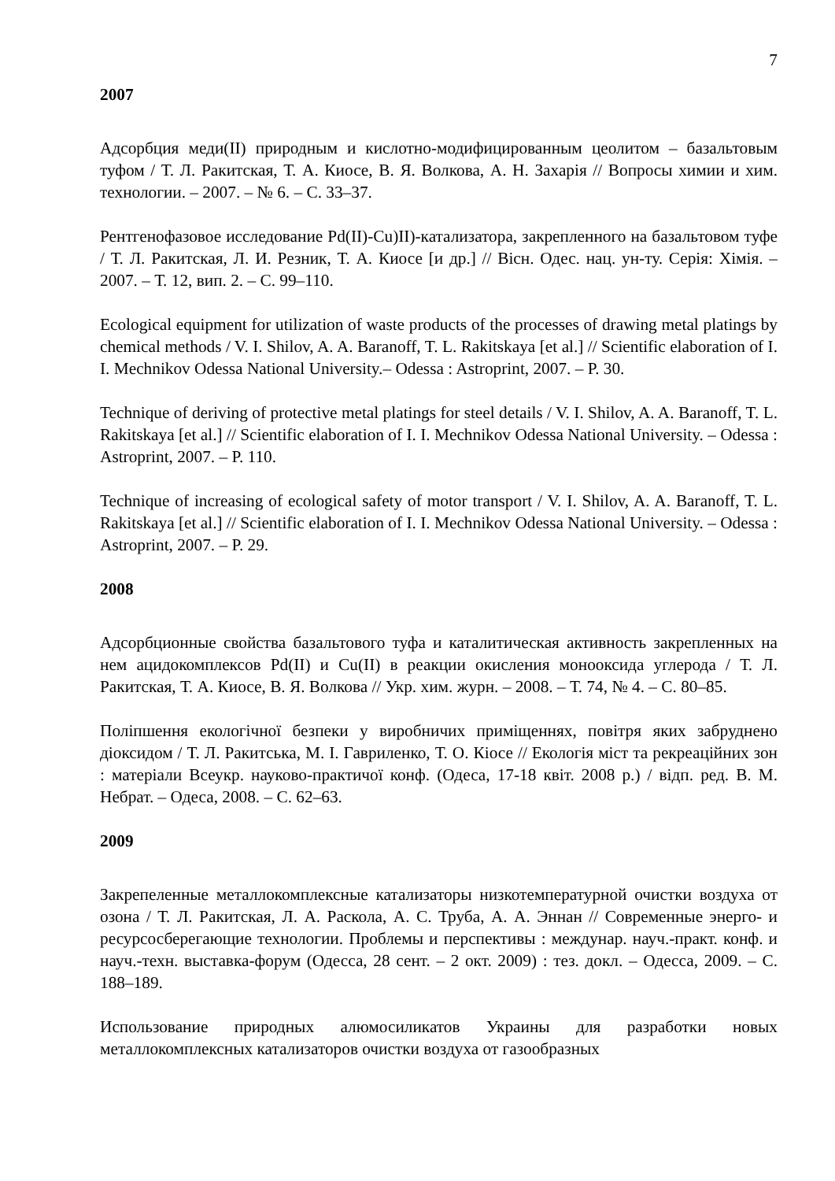7
2007
Адсорбция меди(II) природным и кислотно-модифицированным цеолитом – базальтовым туфом / Т. Л. Ракитская, Т. А. Киосе, В. Я. Волкова, А. Н. Захарія // Вопросы химии и хим. технологии. – 2007. – № 6. – С. 33–37.
Рентгенофазовое исследование Pd(II)-Cu)II)-катализатора, закрепленного на базальтовом туфе / Т. Л. Ракитская, Л. И. Резник, Т. А. Киосе [и др.] // Вісн. Одес. нац. ун-ту. Серія: Хімія. – 2007. – Т. 12, вип. 2. – С. 99–110.
Ecological equipment for utilization of waste products of the processes of drawing metal platings by chemical methods / V. I. Shilov, A. A. Baranoff, T. L. Rakitskaya [et al.] // Scientific elaboration of I. I. Mechnikov Odessa National University.– Odessa : Astroprint, 2007. – P. 30.
Technique of deriving of protective metal platings for steel details / V. I. Shilov, A. A. Baranoff, T. L. Rakitskaya [et al.] // Scientific elaboration of I. I. Mechnikov Odessa National University. – Odessa : Astroprint, 2007. – P. 110.
Technique of increasing of ecological safety of motor transport / V. I. Shilov, A. A. Baranoff, T. L. Rakitskaya [et al.] // Scientific elaboration of I. I. Mechnikov Odessa National University. – Odessa : Astroprint, 2007. – P. 29.
2008
Адсорбционные свойства базальтового туфа и каталитическая активность закрепленных на нем ацидокомплексов Pd(II) и Cu(II) в реакции окисления монооксида углерода / Т. Л. Ракитская, Т. А. Киосе, В. Я. Волкова // Укр. хим. журн. – 2008. – Т. 74, № 4. – С. 80–85.
Поліпшення екологічної безпеки у виробничих приміщеннях, повітря яких забруднено діоксидом / Т. Л. Ракитська, М. І. Гавриленко, Т. О. Кіосе // Екологія міст та рекреаційних зон : матеріали Всеукр. науково-практичої конф. (Одеса, 17-18 квіт. 2008 р.) / відп. ред. В. М. Небрат. – Одеса, 2008. – С. 62–63.
2009
Закрепеленные металлокомплексные катализаторы низкотемпературной очистки воздуха от озона / Т. Л. Ракитская, Л. А. Раскола, А. С. Труба, А. А. Эннан // Современные энерго- и ресурсосберегающие технологии. Проблемы и перспективы : междунар. науч.-практ. конф. и науч.-техн. выставка-форум (Одесса, 28 сент. – 2 окт. 2009) : тез. докл. – Одесса, 2009. – С. 188–189.
Использование природных алюмосиликатов Украины для разработки новых металлокомплексных катализаторов очистки воздуха от газообразных